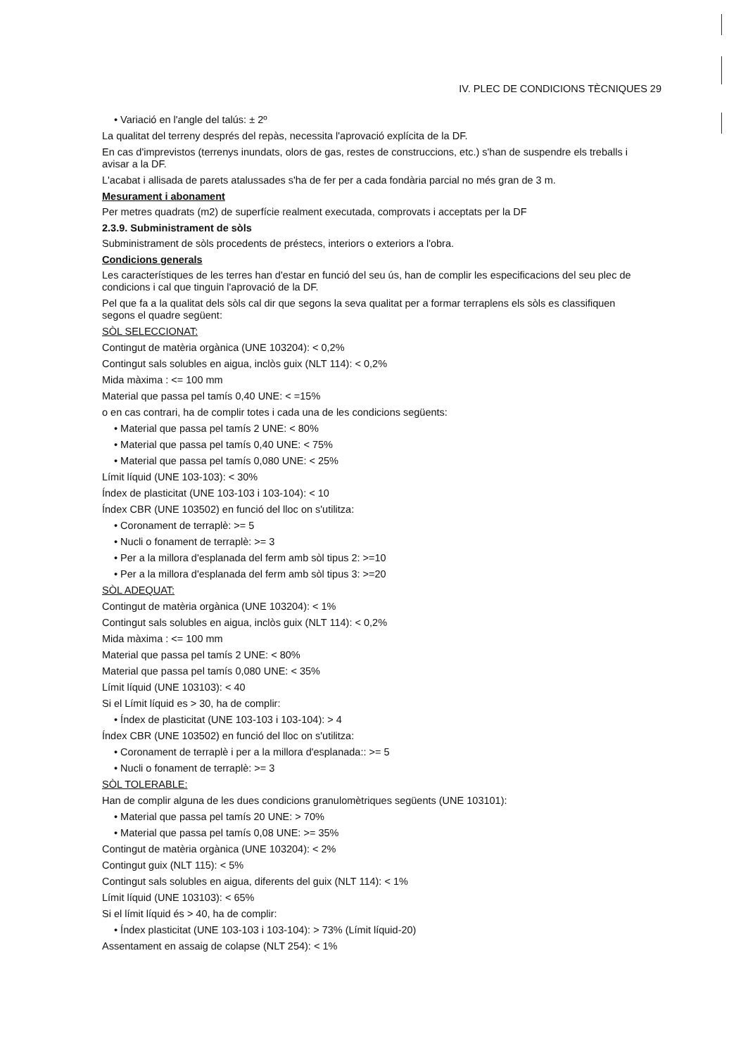IV. PLEC DE CONDICIONS TÈCNIQUES 29
• Variació en l'angle del talús: ± 2º
La qualitat del terreny després del repàs, necessita l'aprovació explícita de la DF.
En cas d'imprevistos (terrenys inundats, olors de gas, restes de construccions, etc.) s'han de suspendre els treballs i avisar a la DF.
L'acabat i allisada de parets atalussades s'ha de fer per a cada fondària parcial no més gran de 3 m.
Mesurament i abonament
Per metres quadrats (m2) de superfície realment executada, comprovats i acceptats per la DF
2.3.9. Subministrament de sòls
Subministrament de sòls procedents de préstecs, interiors o exteriors a l'obra.
Condicions generals
Les característiques de les terres han d'estar en funció del seu ús, han de complir les especificacions del seu plec de condicions i cal que tinguin l'aprovació de la DF.
Pel que fa a la qualitat dels sòls cal dir que segons la seva qualitat per a formar terraplens els sòls es classifiquen segons el quadre següent:
SÒL SELECCIONAT:
Contingut de matèria orgànica (UNE 103204): < 0,2%
Contingut sals solubles en aigua, inclòs guix (NLT 114): < 0,2%
Mida màxima : <= 100 mm
Material que passa pel tamís 0,40 UNE: < =15%
o en cas contrari, ha de complir totes i cada una de les condicions següents:
• Material que passa pel tamís 2 UNE: < 80%
• Material que passa pel tamís 0,40 UNE: < 75%
• Material que passa pel tamís 0,080 UNE: < 25%
Límit líquid (UNE 103-103): < 30%
Índex de plasticitat (UNE 103-103 i 103-104): < 10
Índex CBR (UNE 103502) en funció del lloc on s'utilitza:
• Coronament de terraplè: >= 5
• Nucli o fonament de terraplè: >= 3
• Per a la millora d'esplanada del ferm amb sòl tipus 2: >=10
• Per a la millora d'esplanada del ferm amb sòl tipus 3: >=20
SÒL ADEQUAT:
Contingut de matèria orgànica (UNE 103204): < 1%
Contingut sals solubles en aigua, inclòs guix (NLT 114): < 0,2%
Mida màxima : <= 100 mm
Material que passa pel tamís 2 UNE: < 80%
Material que passa pel tamís 0,080 UNE: < 35%
Límit líquid (UNE 103103): < 40
Si el Límit líquid es > 30, ha de complir:
• Índex de plasticitat (UNE 103-103 i 103-104): > 4
Índex CBR (UNE 103502) en funció del lloc on s'utilitza:
• Coronament de terraplè i per a la millora d'esplanada:: >= 5
• Nucli o fonament de terraplè: >= 3
SÒL TOLERABLE:
Han de complir alguna de les dues condicions granulomètriques següents (UNE 103101):
• Material que passa pel tamís 20 UNE: > 70%
• Material que passa pel tamís 0,08 UNE: >= 35%
Contingut de matèria orgànica (UNE 103204): < 2%
Contingut guix (NLT 115): < 5%
Contingut sals solubles en aigua, diferents del guix (NLT 114): < 1%
Límit líquid (UNE 103103): < 65%
Si el límit líquid és > 40, ha de complir:
• Índex plasticitat (UNE 103-103 i 103-104): > 73% (Límit líquid-20)
Assentament en assaig de colapse (NLT 254): < 1%